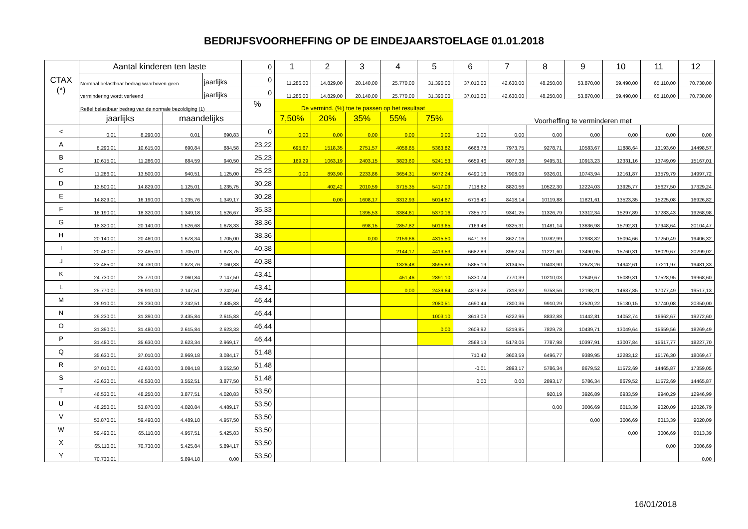BEDRIJFSVOORHEFFING OP DE EINDEJAARSTOELAGE 01.01.2018
| CTAX (*) | Aantal kinderen ten laste | | | | 0 | 1 | 2 | 3 | 4 | 5 | 6 | 7 | 8 | 9 | 10 | 11 | 12 |
| | Normaal belastbaar bedrag waarboven geen | | | jaarlijks | 0 | 11.286,00 | 14.829,00 | 20.140,00 | 25.770,00 | 31.390,00 | 37.010,00 | 42.630,00 | 48.250,00 | 53.870,00 | 59.490,00 | 65.110,00 | 70.730,00 |
| | vermindering wordt verleend | | | jaarlijks | 0 | 11.286,00 | 14.829,00 | 20.140,00 | 25.770,00 | 31.390,00 | 37.010,00 | 42.630,00 | 48.250,00 | 53.870,00 | 59.490,00 | 65.110,00 | 70.730,00 |
| | Reëel belastbaar bedrag van de normale bezoldiging (1) | | | | % | De vermind. (%) toe te passen op het resultaat | | | | | Voorheffing te verminderen met | | | | | | |
| | jaarlijks | | maandelijks | | | 7,50% | 20% | 35% | 55% | 75% | | | | | | | |
| < | 0,01 | 8.290,00 | 0,01 | 690,83 | 0 | 0,00 | 0,00 | 0,00 | 0,00 | 0,00 | 0,00 | 0,00 | 0,00 | 0,00 | 0,00 | 0,00 | 0,00 |
| A | 8.290,01 | 10.615,00 | 690,84 | 884,58 | 23,22 | 695,67 | 1518,35 | 2751,57 | 4058,85 | 5363,82 | 6668,78 | 7973,75 | 9278,71 | 10583,67 | 11888,64 | 13193,60 | 14498,57 |
| B | 10.615,01 | 11.286,00 | 884,59 | 940,50 | 25,23 | 169,29 | 1063,19 | 2403,15 | 3823,60 | 5241,53 | 6659,46 | 8077,38 | 9495,31 | 10913,23 | 12331,16 | 13749,09 | 15167,01 |
| C | 11.286,01 | 13.500,00 | 940,51 | 1.125,00 | 25,23 | 0,00 | 893,90 | 2233,86 | 3654,31 | 5072,24 | 6490,16 | 7908,09 | 9326,01 | 10743,94 | 12161,87 | 13579,79 | 14997,72 |
| D | 13.500,01 | 14.829,00 | 1.125,01 | 1.235,75 | 30,28 | | 402,42 | 2010,59 | 3715,35 | 5417,09 | 7118,82 | 8820,56 | 10522,30 | 12224,03 | 13925,77 | 15627,50 | 17329,24 |
| E | 14.829,01 | 16.190,00 | 1.235,76 | 1.349,17 | 30,28 | | 0,00 | 1608,17 | 3312,93 | 5014,67 | 6716,40 | 8418,14 | 10119,88 | 11821,61 | 13523,35 | 15225,08 | 16926,82 |
| F | 16.190,01 | 18.320,00 | 1.349,18 | 1.526,67 | 35,33 | | | 1395,53 | 3384,61 | 5370,16 | 7355,70 | 9341,25 | 11326,79 | 13312,34 | 15297,89 | 17283,43 | 19268,98 |
| G | 18.320,01 | 20.140,00 | 1.526,68 | 1.678,33 | 38,36 | | | 698,15 | 2857,82 | 5013,65 | 7169,48 | 9325,31 | 11481,14 | 13636,98 | 15792,81 | 17948,64 | 20104,47 |
| H | 20.140,01 | 20.460,00 | 1.678,34 | 1.705,00 | 38,36 | | | 0,00 | 2159,66 | 4315,50 | 6471,33 | 8627,16 | 10782,99 | 12938,82 | 15094,66 | 17250,49 | 19406,32 |
| I | 20.460,01 | 22.485,00 | 1.705,01 | 1.873,75 | 40,38 | | | | 2144,17 | 4413,53 | 6682,89 | 8952,24 | 11221,60 | 13490,95 | 15760,31 | 18029,67 | 20299,02 |
| J | 22.485,01 | 24.730,00 | 1.873,76 | 2.060,83 | 40,38 | | | | 1326,48 | 3595,83 | 5865,19 | 8134,55 | 10403,90 | 12673,26 | 14942,61 | 17211,97 | 19481,33 |
| K | 24.730,01 | 25.770,00 | 2.060,84 | 2.147,50 | 43,41 | | | | 451,46 | 2891,10 | 5330,74 | 7770,39 | 10210,03 | 12649,67 | 15089,31 | 17528,95 | 19968,60 |
| L | 25.770,01 | 26.910,00 | 2.147,51 | 2.242,50 | 43,41 | | | | 0,00 | 2439,64 | 4879,28 | 7318,92 | 9758,56 | 12198,21 | 14637,85 | 17077,49 | 19517,13 |
| M | 26.910,01 | 29.230,00 | 2.242,51 | 2.435,83 | 46,44 | | | | | 2080,51 | 4690,44 | 7300,36 | 9910,29 | 12520,22 | 15130,15 | 17740,08 | 20350,00 |
| N | 29.230,01 | 31.390,00 | 2.435,84 | 2.615,83 | 46,44 | | | | | 1003,10 | 3613,03 | 6222,96 | 8832,88 | 11442,81 | 14052,74 | 16662,67 | 19272,60 |
| O | 31.390,01 | 31.480,00 | 2.615,84 | 2.623,33 | 46,44 | | | | | 0,00 | 2609,92 | 5219,85 | 7829,78 | 10439,71 | 13049,64 | 15659,56 | 18269,49 |
| P | 31.480,01 | 35.630,00 | 2.623,34 | 2.969,17 | 46,44 | | | | | | 2568,13 | 5178,06 | 7787,98 | 10397,91 | 13007,84 | 15617,77 | 18227,70 |
| Q | 35.630,01 | 37.010,00 | 2.969,18 | 3.084,17 | 51,48 | | | | | | 710,42 | 3603,59 | 6496,77 | 9389,95 | 12283,12 | 15176,30 | 18069,47 |
| R | 37.010,01 | 42.630,00 | 3.084,18 | 3.552,50 | 51,48 | | | | | | -0,01 | 2893,17 | 5786,34 | 8679,52 | 11572,69 | 14465,87 | 17359,05 |
| S | 42.630,01 | 46.530,00 | 3.552,51 | 3.877,50 | 51,48 | | | | | | 0,00 | 0,00 | 2893,17 | 5786,34 | 8679,52 | 11572,69 | 14465,87 |
| T | 46.530,01 | 48.250,00 | 3.877,51 | 4.020,83 | 53,50 | | | | | | | | 920,19 | 3926,89 | 6933,59 | 9940,29 | 12946,99 |
| U | 48.250,01 | 53.870,00 | 4.020,84 | 4.489,17 | 53,50 | | | | | | | | 0,00 | 3006,69 | 6013,39 | 9020,09 | 12026,79 |
| V | 53.870,01 | 59.490,00 | 4.489,18 | 4.957,50 | 53,50 | | | | | | | | | 0,00 | 3006,69 | 6013,39 | 9020,09 |
| W | 59.490,01 | 65.110,00 | 4.957,51 | 5.425,83 | 53,50 | | | | | | | | | | 0,00 | 3006,69 | 6013,39 |
| X | 65.110,01 | 70.730,00 | 5.425,84 | 5.894,17 | 53,50 | | | | | | | | | | | 0,00 | 3006,69 |
| Y | 70.730,01 | | 5.894,18 | 0,00 | 53,50 | | | | | | | | | | | | 0,00 |
16/01/2018